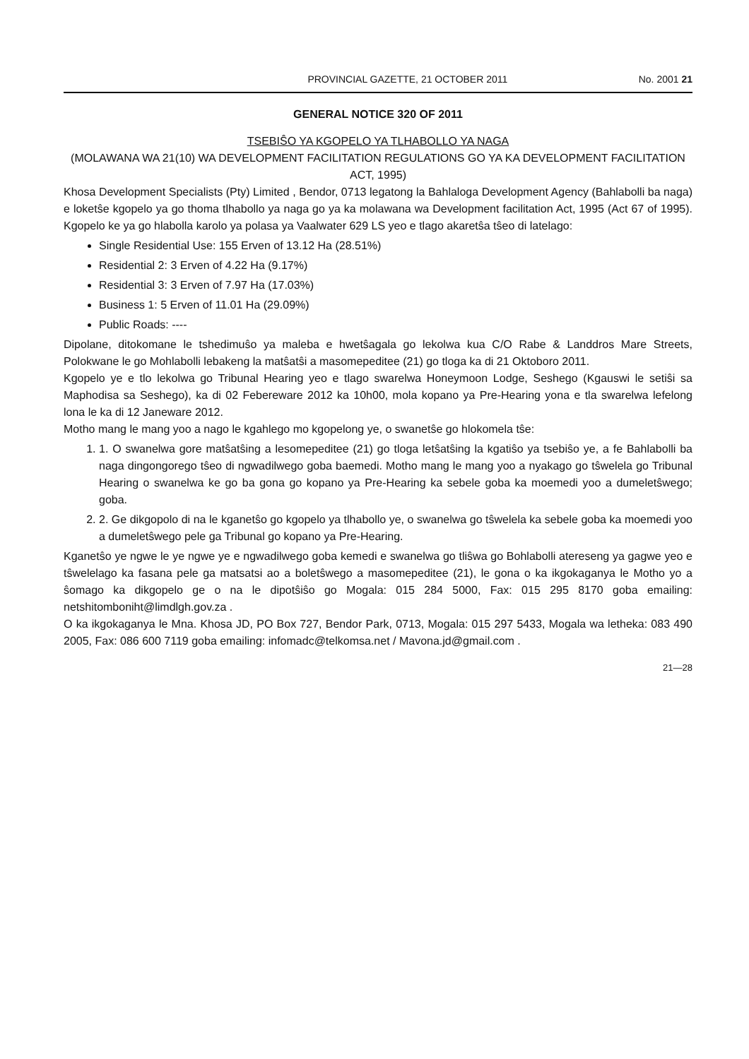PROVINCIAL GAZETTE, 21 OCTOBER 2011 No. 2001 21
GENERAL NOTICE 320 OF 2011
TSEBIŜO YA KGOPELO YA TLHABOLLO YA NAGA
(MOLAWANA WA 21(10) WA DEVELOPMENT FACILITATION REGULATIONS GO YA KA DEVELOPMENT FACILITATION ACT, 1995)
Khosa Development Specialists (Pty) Limited , Bendor, 0713 legatong la Bahlaloga Development Agency (Bahlabolli ba naga) e loketŝe kgopelo ya go thoma tlhabollo ya naga go ya ka molawana wa Development facilitation Act, 1995 (Act 67 of 1995). Kgopelo ke ya go hlabolla karolo ya polasa ya Vaalwater 629 LS yeo e tlago akaretŝa tŝeo di latelago:
Single Residential Use: 155 Erven of 13.12 Ha (28.51%)
Residential 2: 3 Erven of 4.22 Ha (9.17%)
Residential 3: 3 Erven of 7.97 Ha (17.03%)
Business 1: 5 Erven of 11.01 Ha (29.09%)
Public Roads: ----
Dipolane, ditokomane le tshedimuŝo ya maleba e hwetŝagala go lekolwa kua C/O Rabe & Landdros Mare Streets, Polokwane le go Mohlabolli lebakeng la matŝatŝi a masomepeditee (21) go tloga ka di 21 Oktoboro 2011.
Kgopelo ye e tlo lekolwa go Tribunal Hearing yeo e tlago swarelwa Honeymoon Lodge, Seshego (Kgauswi le setiŝi sa Maphodisa sa Seshego), ka di 02 Febereware 2012 ka 10h00, mola kopano ya Pre-Hearing yona e tla swarelwa lefelong lona le ka di 12 Janeware 2012.
Motho mang le mang yoo a nago le kgahlego mo kgopelong ye, o swanetŝe go hlokomela tŝe:
1. 1. O swanelwa gore matŝatŝing a lesomepeditee (21) go tloga letŝatŝing la kgatiŝo ya tsebiŝo ye, a fe Bahlabolli ba naga dingongorego tŝeo di ngwadilwego goba baemedi. Motho mang le mang yoo a nyakago go tŝwelela go Tribunal Hearing o swanelwa ke go ba gona go kopano ya Pre-Hearing ka sebele goba ka moemedi yoo a dumeletŝwego; goba.
2. 2. Ge dikgopolo di na le kganetŝo go kgopelo ya tlhabollo ye, o swanelwa go tŝwelela ka sebele goba ka moemedi yoo a dumeletŝwego pele ga Tribunal go kopano ya Pre-Hearing.
Kganetŝo ye ngwe le ye ngwe ye e ngwadilwego goba kemedi e swanelwa go tliŝwa go Bohlabolli atereseng ya gagwe yeo e tŝwelelago ka fasana pele ga matsatsi ao a boletŝwego a masomepeditee (21), le gona o ka ikgokaganya le Motho yo a ŝomago ka dikgopelo ge o na le dipotŝiŝo go Mogala: 015 284 5000, Fax: 015 295 8170 goba emailing: netshitomboniht@limdlgh.gov.za .
O ka ikgokaganya le Mna. Khosa JD, PO Box 727, Bendor Park, 0713, Mogala: 015 297 5433, Mogala wa letheka: 083 490 2005, Fax: 086 600 7119 goba emailing: infomadc@telkomsa.net / Mavona.jd@gmail.com .
21—28